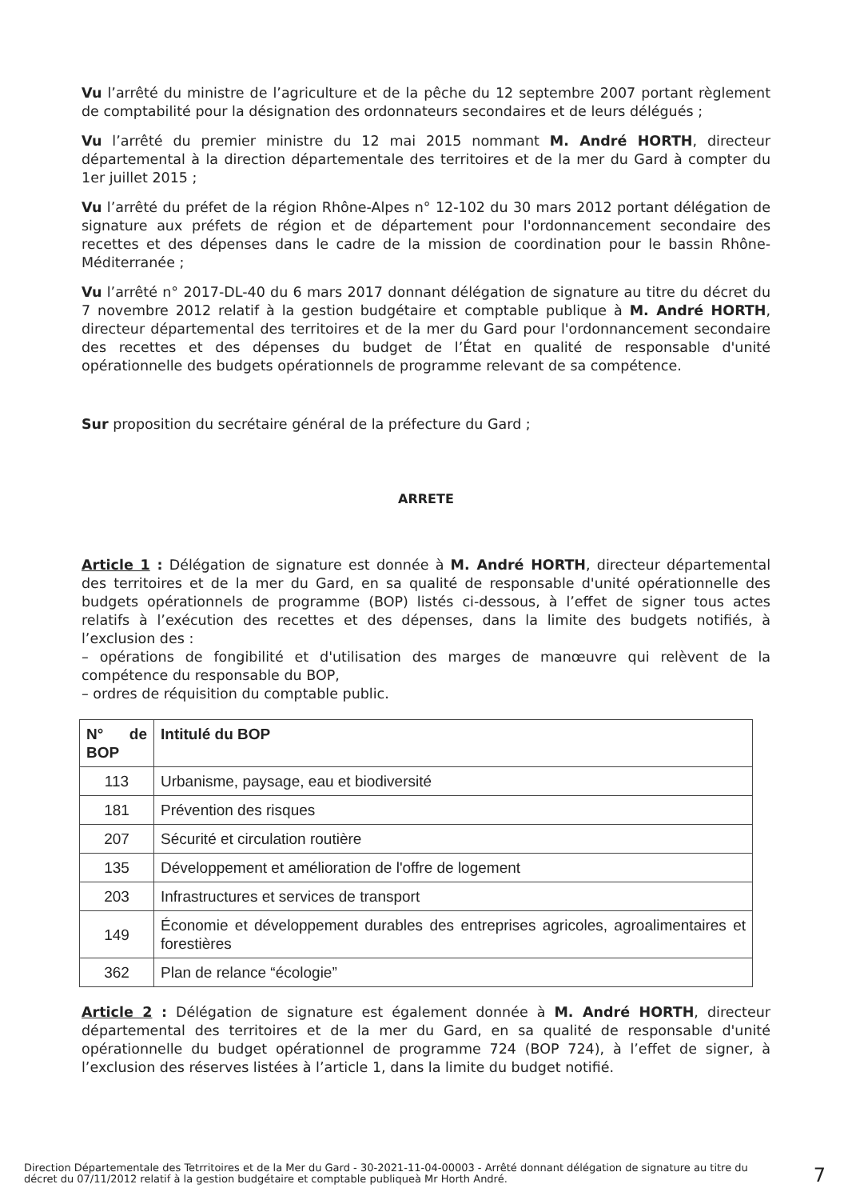Vu l’arrêté du ministre de l’agriculture et de la pêche du 12 septembre 2007 portant règlement de comptabilité pour la désignation des ordonnateurs secondaires et de leurs délégués ;
Vu l’arrêté du premier ministre du 12 mai 2015 nommant M. André HORTH, directeur départemental à la direction départementale des territoires et de la mer du Gard à compter du 1er juillet 2015 ;
Vu l’arrêté du préfet de la région Rhône-Alpes n° 12-102 du 30 mars 2012 portant délégation de signature aux préfets de région et de département pour l'ordonnancement secondaire des recettes et des dépenses dans le cadre de la mission de coordination pour le bassin Rhône-Méditerranée ;
Vu l’arrêté n° 2017-DL-40 du 6 mars 2017 donnant délégation de signature au titre du décret du 7 novembre 2012 relatif à la gestion budgétaire et comptable publique à M. André HORTH, directeur départemental des territoires et de la mer du Gard pour l'ordonnancement secondaire des recettes et des dépenses du budget de l’État en qualité de responsable d'unité opérationnelle des budgets opérationnels de programme relevant de sa compétence.
Sur proposition du secrétaire général de la préfecture du Gard ;
ARRETE
Article 1 : Délégation de signature est donnée à M. André HORTH, directeur départemental des territoires et de la mer du Gard, en sa qualité de responsable d'unité opérationnelle des budgets opérationnels de programme (BOP) listés ci-dessous, à l’effet de signer tous actes relatifs à l’exécution des recettes et des dépenses, dans la limite des budgets notifiés, à l’exclusion des :
– opérations de fongibilité et d'utilisation des marges de manœuvre qui relèvent de la compétence du responsable du BOP,
– ordres de réquisition du comptable public.
| N° de BOP | Intitulé du BOP |
| --- | --- |
| 113 | Urbanisme, paysage, eau et biodiversité |
| 181 | Prévention des risques |
| 207 | Sécurité et circulation routière |
| 135 | Développement et amélioration de l'offre de logement |
| 203 | Infrastructures et services de transport |
| 149 | Économie et développement durables des entreprises agricoles, agroalimentaires et forestières |
| 362 | Plan de relance “écologie” |
Article 2 : Délégation de signature est également donnée à M. André HORTH, directeur départemental des territoires et de la mer du Gard, en sa qualité de responsable d'unité opérationnelle du budget opérationnel de programme 724 (BOP 724), à l’effet de signer, à l’exclusion des réserves listées à l’article 1, dans la limite du budget notifié.
Direction Départementale des Tetrritoires et de la Mer du Gard - 30-2021-11-04-00003 - Arrêté donnant délégation de signature au titre du décret du 07/11/2012 relatif à la gestion budgétaire et comptable publiqueà Mr Horth André.
7